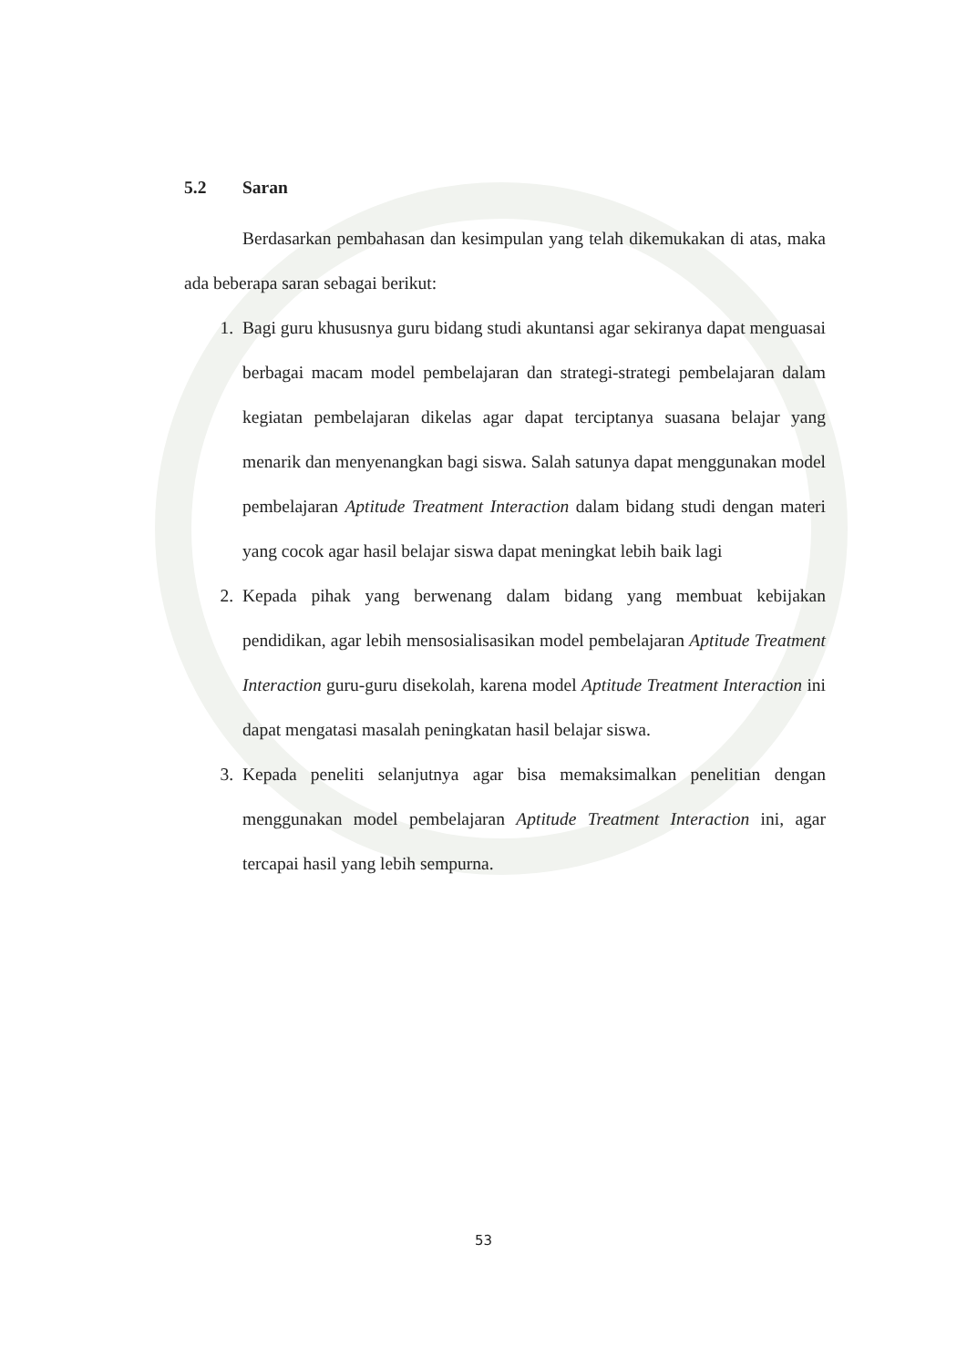5.2 Saran
Berdasarkan pembahasan dan kesimpulan yang telah dikemukakan di atas, maka ada beberapa saran sebagai berikut:
1. Bagi guru khususnya guru bidang studi akuntansi agar sekiranya dapat menguasai berbagai macam model pembelajaran dan strategi-strategi pembelajaran dalam kegiatan pembelajaran dikelas agar dapat terciptanya suasana belajar yang menarik dan menyenangkan bagi siswa. Salah satunya dapat menggunakan model pembelajaran Aptitude Treatment Interaction dalam bidang studi dengan materi yang cocok agar hasil belajar siswa dapat meningkat lebih baik lagi
2. Kepada pihak yang berwenang dalam bidang yang membuat kebijakan pendidikan, agar lebih mensosialisasikan model pembelajaran Aptitude Treatment Interaction guru-guru disekolah, karena model Aptitude Treatment Interaction ini dapat mengatasi masalah peningkatan hasil belajar siswa.
3. Kepada peneliti selanjutnya agar bisa memaksimalkan penelitian dengan menggunakan model pembelajaran Aptitude Treatment Interaction ini, agar tercapai hasil yang lebih sempurna.
53